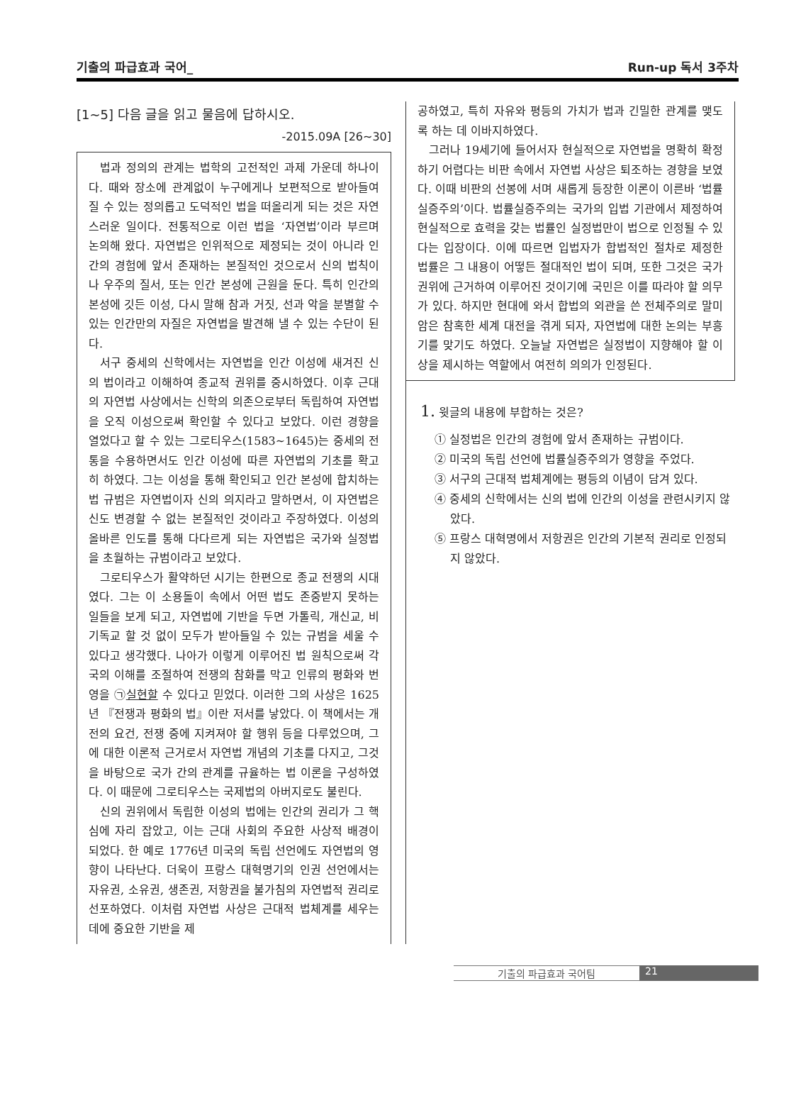기출의 파급효과 국어_ Run-up 독서 3주차
[1~5] 다음 글을 읽고 물음에 답하시오.
-2015.09A [26~30]
법과 정의의 관계는 법학의 고전적인 과제 가운데 하나이다. 때와 장소에 관계없이 누구에게나 보편적으로 받아들여질 수 있는 정의롭고 도덕적인 법을 떠올리게 되는 것은 자연스러운 일이다. 전통적으로 이런 법을 ‘자연법’이라 부르며 논의해 왔다. 자연법은 인위적으로 제정되는 것이 아니라 인간의 경험에 앞서 존재하는 본질적인 것으로서 신의 법칙이나 우주의 질서, 또는 인간 본성에 근원을 둔다. 특히 인간의 본성에 깃든 이성, 다시 말해 참과 거짓, 선과 악을 분별할 수 있는 인간만의 자질은 자연법을 발견해 낼 수 있는 수단이 된다.
서구 중세의 신학에서는 자연법을 인간 이성에 새겨진 신의 법이라고 이해하여 종교적 권위를 중시하였다. 이후 근대의 자연법 사상에서는 신학의 의존으로부터 독립하여 자연법을 오직 이성으로써 확인할 수 있다고 보았다. 이런 경향을 열었다고 할 수 있는 그로티우스(1583~1645)는 중세의 전통을 수용하면서도 인간 이성에 따른 자연법의 기초를 확고히 하였다. 그는 이성을 통해 확인되고 인간 본성에 합치하는 법 규범은 자연법이자 신의 의지라고 말하면서, 이 자연법은 신도 변경할 수 없는 본질적인 것이라고 주장하였다. 이성의 올바른 인도를 통해 다다르게 되는 자연법은 국가와 실정법을 초월하는 규범이라고 보았다.
그로티우스가 활약하던 시기는 한편으로 종교 전쟁의 시대였다. 그는 이 소용돌이 속에서 어떤 법도 존중받지 못하는 일들을 보게 되고, 자연법에 기반을 두면 가톨릭, 개신교, 비기독교 할 것 없이 모두가 받아들일 수 있는 규범을 세울 수 있다고 생각했다. 나아가 이렇게 이루어진 법 원칙으로써 각국의 이해를 조절하여 전쟁의 참화를 막고 인류의 평화와 번영을 ㉠실현할 수 있다고 믿었다. 이러한 그의 사상은 1625년 『전쟁과 평화의 법』이란 저서를 낳았다. 이 책에서는 개전의 요건, 전쟁 중에 지켜져야 할 행위 등을 다루었으며, 그에 대한 이론적 근거로서 자연법 개념의 기초를 다지고, 그것을 바탕으로 국가 간의 관계를 규율하는 법 이론을 구성하였다. 이 때문에 그로티우스는 국제법의 아버지로도 불린다.
신의 권위에서 독립한 이성의 법에는 인간의 권리가 그 핵심에 자리 잡았고, 이는 근대 사회의 주요한 사상적 배경이 되었다. 한 예로 1776년 미국의 독립 선언에도 자연법의 영향이 나타난다. 더욱이 프랑스 대혁명기의 인권 선언에서는 자유권, 소유권, 생존권, 저항권을 불가침의 자연법적 권리로 선포하였다. 이처럼 자연법 사상은 근대적 법체계를 세우는 데에 중요한 기반을 제
공하였고, 특히 자유와 평등의 가치가 법과 긴밀한 관계를 맺도록 하는 데 이바지하였다.
그러나 19세기에 들어서자 현실적으로 자연법을 명확히 확정하기 어렵다는 비판 속에서 자연법 사상은 퇴조하는 경향을 보였다. 이때 비판의 선봉에 서며 새롭게 등장한 이론이 이른바 ‘법률실증주의’이다. 법률실증주의는 국가의 입법 기관에서 제정하여 현실적으로 효력을 갖는 법률인 실정법만이 법으로 인정될 수 있다는 입장이다. 이에 따르면 입법자가 합법적인 절차로 제정한 법률은 그 내용이 어떻든 절대적인 법이 되며, 또한 그것은 국가 권위에 근거하여 이루어진 것이기에 국민은 이를 따라야 할 의무가 있다. 하지만 현대에 와서 합법의 외관을 쓴 전체주의로 말미암은 참혹한 세계 대전을 겪게 되자, 자연법에 대한 논의는 부흥기를 맞기도 하였다. 오늘날 자연법은 실정법이 지향해야 할 이상을 제시하는 역할에서 여전히 의의가 인정된다.
1. 윗글의 내용에 부합하는 것은?
① 실정법은 인간의 경험에 앞서 존재하는 규범이다.
② 미국의 독립 선언에 법률실증주의가 영향을 주었다.
③ 서구의 근대적 법체계에는 평등의 이념이 담겨 있다.
④ 중세의 신학에서는 신의 법에 인간의 이성을 관련시키지 않았다.
⑤ 프랑스 대혁명에서 저항권은 인간의 기본적 권리로 인정되지 않았다.
기출의 파급효과 국어팀 21